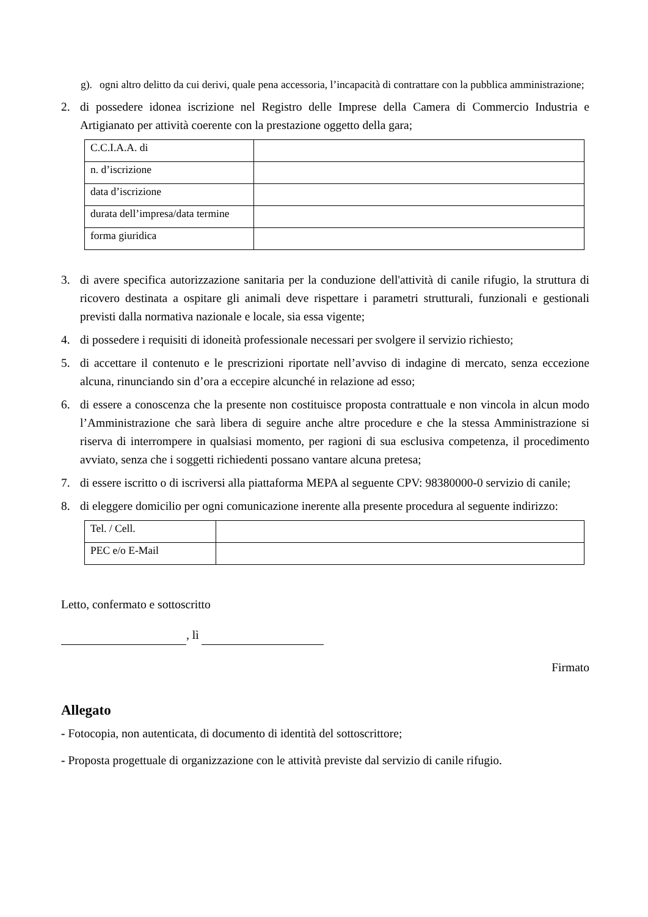g). ogni altro delitto da cui derivi, quale pena accessoria, l’incapacità di contrattare con la pubblica amministrazione;
2. di possedere idonea iscrizione nel Registro delle Imprese della Camera di Commercio Industria e Artigianato per attività coerente con la prestazione oggetto della gara;
| C.C.I.A.A. di | |
| n. d’iscrizione | |
| data d’iscrizione | |
| durata dell’impresa/data termine | |
| forma giuridica | |
3. di avere specifica autorizzazione sanitaria per la conduzione dell'attività di canile rifugio, la struttura di ricovero destinata a ospitare gli animali deve rispettare i parametri strutturali, funzionali e gestionali previsti dalla normativa nazionale e locale, sia essa vigente;
4. di possedere i requisiti di idoneità professionale necessari per svolgere il servizio richiesto;
5. di accettare il contenuto e le prescrizioni riportate nell’avviso di indagine di mercato, senza eccezione alcuna, rinunciando sin d’ora a eccepire alcunché in relazione ad esso;
6. di essere a conoscenza che la presente non costituisce proposta contrattuale e non vincola in alcun modo l’Amministrazione che sarà libera di seguire anche altre procedure e che la stessa Amministrazione si riserva di interrompere in qualsiasi momento, per ragioni di sua esclusiva competenza, il procedimento avviato, senza che i soggetti richiedenti possano vantare alcuna pretesa;
7. di essere iscritto o di iscriversi alla piattaforma MEPA al seguente CPV: 98380000-0 servizio di canile;
8. di eleggere domicilio per ogni comunicazione inerente alla presente procedura al seguente indirizzo:
| Tel. / Cell. | |
| PEC e/o E-Mail | |
Letto, confermato e sottoscritto
, lì
Firmato
Allegato
- Fotocopia, non autenticata, di documento di identità del sottoscrittore;
- Proposta progettuale di organizzazione con le attività previste dal servizio di canile rifugio.